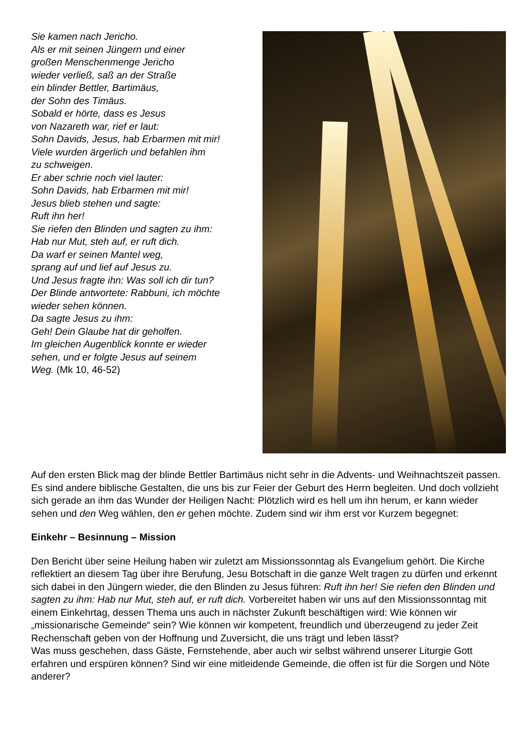Sie kamen nach Jericho.
Als er mit seinen Jüngern und einer
großen Menschenmenge Jericho
wieder verließ, saß an der Straße
ein blinder Bettler, Bartimäus,
der Sohn des Timäus.
Sobald er hörte, dass es Jesus
von Nazareth war, rief er laut:
Sohn Davids, Jesus, hab Erbarmen mit mir!
Viele wurden ärgerlich und befahlen ihm
zu schweigen.
Er aber schrie noch viel lauter:
Sohn Davids, hab Erbarmen mit mir!
Jesus blieb stehen und sagte:
Ruft ihn her!
Sie riefen den Blinden und sagten zu ihm:
Hab nur Mut, steh auf, er ruft dich.
Da warf er seinen Mantel weg,
sprang auf und lief auf Jesus zu.
Und Jesus fragte ihn: Was soll ich dir tun?
Der Blinde antwortete: Rabbuni, ich möchte
wieder sehen können.
Da sagte Jesus zu ihm:
Geh! Dein Glaube hat dir geholfen.
Im gleichen Augenblick konnte er wieder
sehen, und er folgte Jesus auf seinem
Weg. (Mk 10, 46-52)
Auf den ersten Blick mag der blinde Bettler Bartimäus nicht sehr in die Advents- und Weihnachtszeit passen. Es sind andere biblische Gestalten, die uns bis zur Feier der Geburt des Herrn begleiten. Und doch vollzieht sich gerade an ihm das Wunder der Heiligen Nacht: Plötzlich wird es hell um ihn herum, er kann wieder sehen und den Weg wählen, den er gehen möchte. Zudem sind wir ihm erst vor Kurzem begegnet:
Einkehr – Besinnung – Mission
Den Bericht über seine Heilung haben wir zuletzt am Missionssonntag als Evangelium gehört. Die Kirche reflektiert an diesem Tag über ihre Berufung, Jesu Botschaft in die ganze Welt tragen zu dürfen und erkennt sich dabei in den Jüngern wieder, die den Blinden zu Jesus führen: Ruft ihn her! Sie riefen den Blinden und sagten zu ihm: Hab nur Mut, steh auf, er ruft dich. Vorbereitet haben wir uns auf den Missionssonntag mit einem Einkehrtag, dessen Thema uns auch in nächster Zukunft beschäftigen wird: Wie können wir „missionarische Gemeinde“ sein? Wie können wir kompetent, freundlich und überzeugend zu jeder Zeit Rechenschaft geben von der Hoffnung und Zuversicht, die uns trägt und leben lässt?
Was muss geschehen, dass Gäste, Fernstehende, aber auch wir selbst während unserer Liturgie Gott erfahren und erspüren können? Sind wir eine mitleidende Gemeinde, die offen ist für die Sorgen und Nöte anderer?